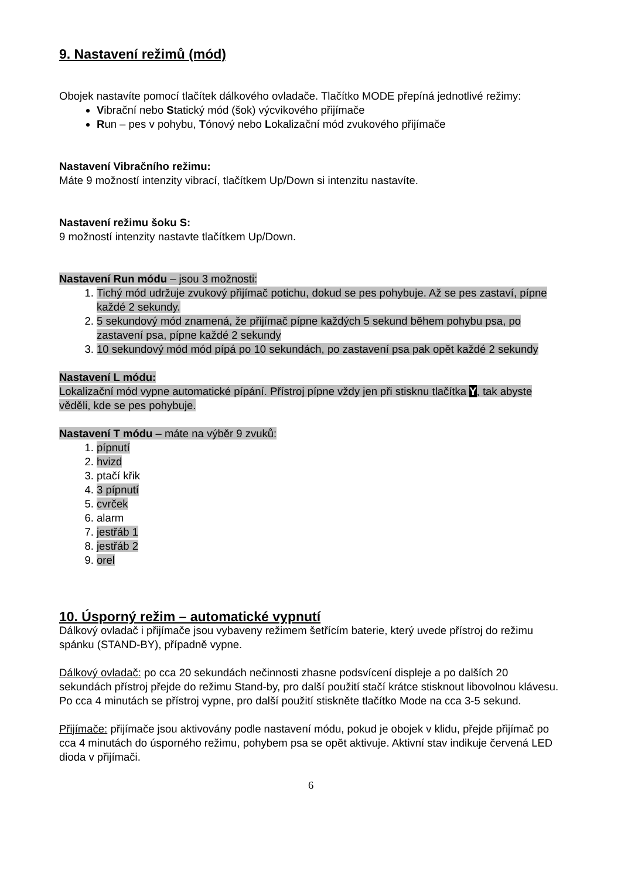9. Nastavení režimů (mód)
Obojek nastavíte pomocí tlačítek dálkového ovladače. Tlačítko MODE přepíná jednotlivé režimy:
Vibrační nebo Statický mód (šok) výcvikového přijímače
Run – pes v pohybu, Tónový nebo Lokalizační mód zvukového přijímače
Nastavení Vibračního režimu:
Máte 9 možností intenzity vibrací, tlačítkem Up/Down si intenzitu nastavíte.
Nastavení režimu šoku S:
9 možností intenzity nastavte tlačítkem Up/Down.
Nastavení Run módu – jsou 3 možnosti:
1. Tichý mód udržuje zvukový přijímač potichu, dokud se pes pohybuje. Až se pes zastaví, pípne každé 2 sekundy.
2. 5 sekundový mód znamená, že přijímač pípne každých 5 sekund během pohybu psa, po zastavení psa, pípne každé 2 sekundy
3. 10 sekundový mód mód pípá po 10 sekundách, po zastavení psa pak opět každé 2 sekundy
Nastavení L módu:
Lokalizační mód vypne automatické pípání. Přístroj pípne vždy jen při stisknu tlačítka Y, tak abyste věděli, kde se pes pohybuje.
Nastavení T módu – máte na výběr 9 zvuků:
1. pípnutí
2. hvizd
3. ptačí křik
4. 3 pípnutí
5. cvrček
6. alarm
7. jestřáb 1
8. jestřáb 2
9. orel
10. Úsporný režim – automatické vypnutí
Dálkový ovladač i přijímače jsou vybaveny režimem šetřícím baterie, který uvede přístroj do režimu spánku (STAND-BY), případně vypne.
Dálkový ovladač: po cca 20 sekundách nečinnosti zhasne podsvícení displeje a po dalších 20 sekundách přístroj přejde do režimu Stand-by, pro další použití stačí krátce stisknout libovolnou klávesu.
Po cca 4 minutách se přístroj vypne, pro další použití stiskněte tlačítko Mode na cca 3-5 sekund.
Přijímače: přijímače jsou aktivovány podle nastavení módu, pokud je obojek v klidu, přejde přijímač po cca 4 minutách do úsporného režimu, pohybem psa se opět aktivuje. Aktivní stav indikuje červená LED dioda v přijímači.
6